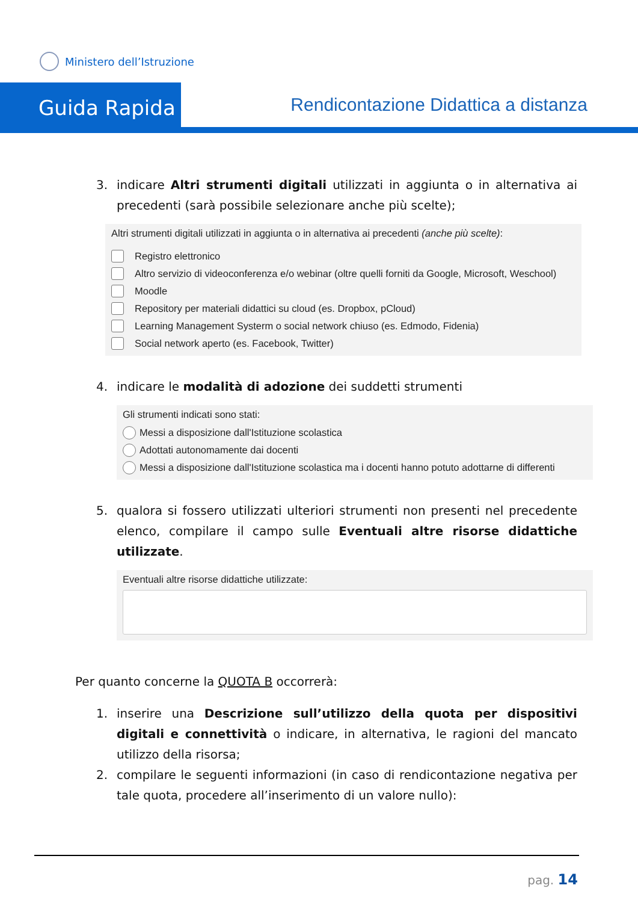Ministero dell’Istruzione
Guida Rapida
Rendicontazione Didattica a distanza
3. indicare Altri strumenti digitali utilizzati in aggiunta o in alternativa ai precedenti (sarà possibile selezionare anche più scelte);
Altri strumenti digitali utilizzati in aggiunta o in alternativa ai precedenti (anche più scelte):
Registro elettronico
Altro servizio di videoconferenza e/o webinar (oltre quelli forniti da Google, Microsoft, Weschool)
Moodle
Repository per materiali didattici su cloud (es. Dropbox, pCloud)
Learning Management Systerm o social network chiuso (es. Edmodo, Fidenia)
Social network aperto (es. Facebook, Twitter)
4. indicare le modalità di adozione dei suddetti strumenti
Gli strumenti indicati sono stati:
Messi a disposizione dall'Istituzione scolastica
Adottati autonomamente dai docenti
Messi a disposizione dall'Istituzione scolastica ma i docenti hanno potuto adottarne di differenti
5. qualora si fossero utilizzati ulteriori strumenti non presenti nel precedente elenco, compilare il campo sulle Eventuali altre risorse didattiche utilizzate.
Eventuali altre risorse didattiche utilizzate:
Per quanto concerne la QUOTA B occorrerà:
1. inserire una Descrizione sull’utilizzo della quota per dispositivi digitali e connettività o indicare, in alternativa, le ragioni del mancato utilizzo della risorsa;
2. compilare le seguenti informazioni (in caso di rendicontazione negativa per tale quota, procedere all’inserimento di un valore nullo):
pag. 14